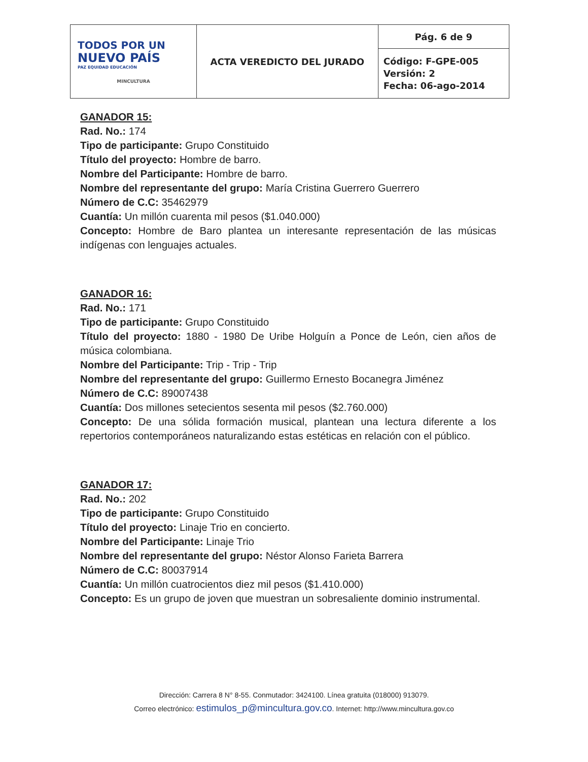| TODOS POR UN NUEVO PAÍS PAZ EQUIDAD EDUCACIÓN MINCULTURA | ACTA VEREDICTO DEL JURADO | Pág. 6 de 9 |
| | | Código: F-GPE-005 Versión: 2 Fecha: 06-ago-2014 |
GANADOR 15:
Rad. No.: 174
Tipo de participante: Grupo Constituido
Título del proyecto: Hombre de barro.
Nombre del Participante: Hombre de barro.
Nombre del representante del grupo: María Cristina Guerrero Guerrero
Número de C.C: 35462979
Cuantía: Un millón cuarenta mil pesos ($1.040.000)
Concepto: Hombre de Baro plantea un interesante representación de las músicas indígenas con lenguajes actuales.
GANADOR 16:
Rad. No.: 171
Tipo de participante: Grupo Constituido
Título del proyecto: 1880 - 1980 De Uribe Holguín a Ponce de León, cien años de música colombiana.
Nombre del Participante: Trip - Trip - Trip
Nombre del representante del grupo: Guillermo Ernesto Bocanegra Jiménez
Número de C.C: 89007438
Cuantía: Dos millones setecientos sesenta mil pesos ($2.760.000)
Concepto: De una sólida formación musical, plantean una lectura diferente a los repertorios contemporáneos naturalizando estas estéticas en relación con el público.
GANADOR 17:
Rad. No.: 202
Tipo de participante: Grupo Constituido
Título del proyecto: Linaje Trio en concierto.
Nombre del Participante: Linaje Trio
Nombre del representante del grupo: Néstor Alonso Farieta Barrera
Número de C.C: 80037914
Cuantía: Un millón cuatrocientos diez mil pesos ($1.410.000)
Concepto: Es un grupo de joven que muestran un sobresaliente dominio instrumental.
Dirección: Carrera 8 N° 8-55. Conmutador: 3424100. Línea gratuita (018000) 913079.
Correo electrónico: estimulos_p@mincultura.gov.co. Internet: http://www.mincultura.gov.co